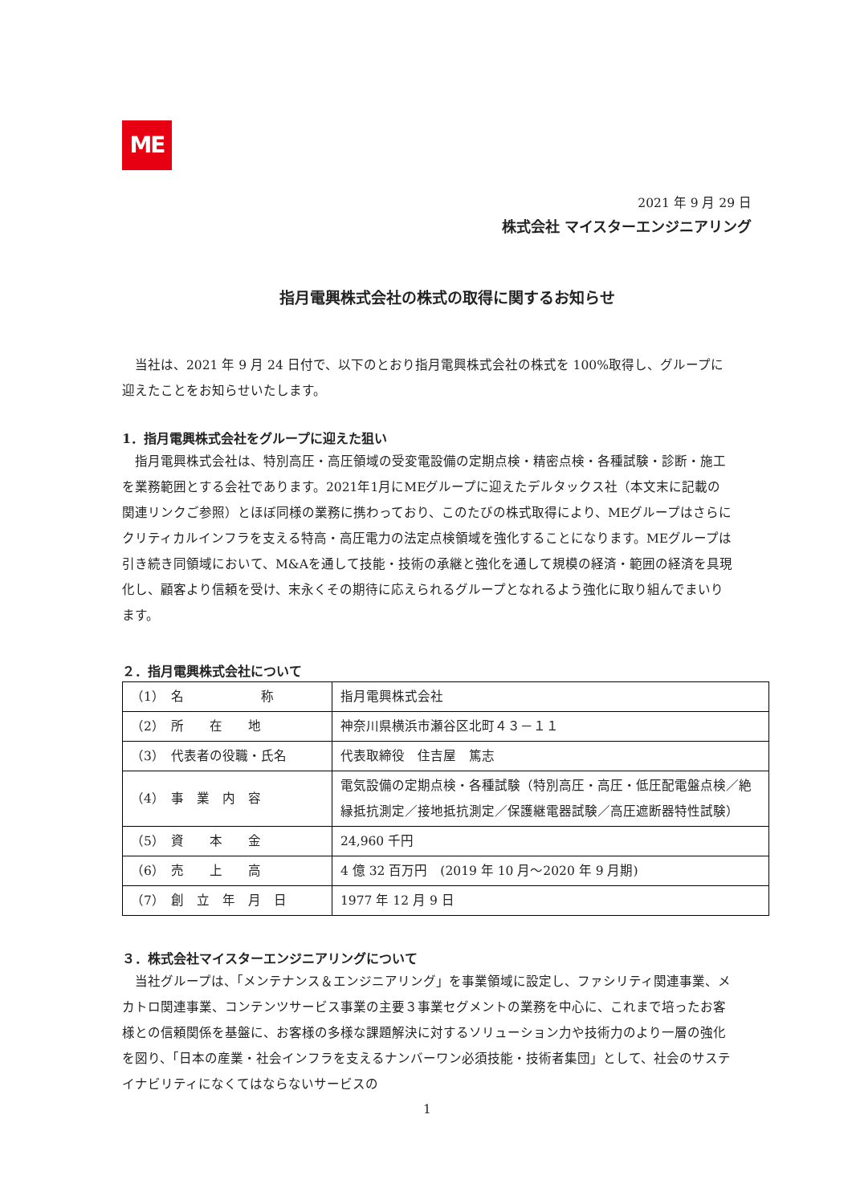ME
2021 年 9 月 29 日
株式会社 マイスターエンジニアリング
指月電興株式会社の株式の取得に関するお知らせ
　当社は、2021 年 9 月 24 日付で、以下のとおり指月電興株式会社の株式を 100%取得し、グループに迎えたことをお知らせいたします。
1．指月電興株式会社をグループに迎えた狙い
　指月電興株式会社は、特別高圧・高圧領域の受変電設備の定期点検・精密点検・各種試験・診断・施工を業務範囲とする会社であります。2021年1月にMEグループに迎えたデルタックス社（本文末に記載の関連リンクご参照）とほぼ同様の業務に携わっており、このたびの株式取得により、MEグループはさらにクリティカルインフラを支える特高・高圧電力の法定点検領域を強化することになります。MEグループは引き続き同領域において、M&Aを通して技能・技術の承継と強化を通して規模の経済・範囲の経済を具現化し、顧客より信頼を受け、末永くその期待に応えられるグループとなれるよう強化に取り組んでまいります。
２．指月電興株式会社について
| （1） 名 称 | 指月電興株式会社 |
| （2） 所 在 地 | 神奈川県横浜市瀬谷区北町４３－１１ |
| （3） 代表者の役職・氏名 | 代表取締役 住吉屋 篤志 |
| （4） 事 業 内 容 | 電気設備の定期点検・各種試験（特別高圧・高圧・低圧配電盤点検／絶縁抵抗測定／接地抵抗測定／保護継電器試験／高圧遮断器特性試験） |
| （5） 資 本 金 | 24,960 千円 |
| （6） 売 上 高 | 4 億 32 百万円 (2019 年 10 月～2020 年 9 月期) |
| （7） 創 立 年 月 日 | 1977 年 12 月 9 日 |
３．株式会社マイスターエンジニアリングについて
　当社グループは、「メンテナンス＆エンジニアリング」を事業領域に設定し、ファシリティ関連事業、メカトロ関連事業、コンテンツサービス事業の主要３事業セグメントの業務を中心に、これまで培ったお客様との信頼関係を基盤に、お客様の多様な課題解決に対するソリューション力や技術力のより一層の強化を図り、「日本の産業・社会インフラを支えるナンバーワン必須技能・技術者集団」として、社会のサステイナビリティになくてはならないサービスの
1